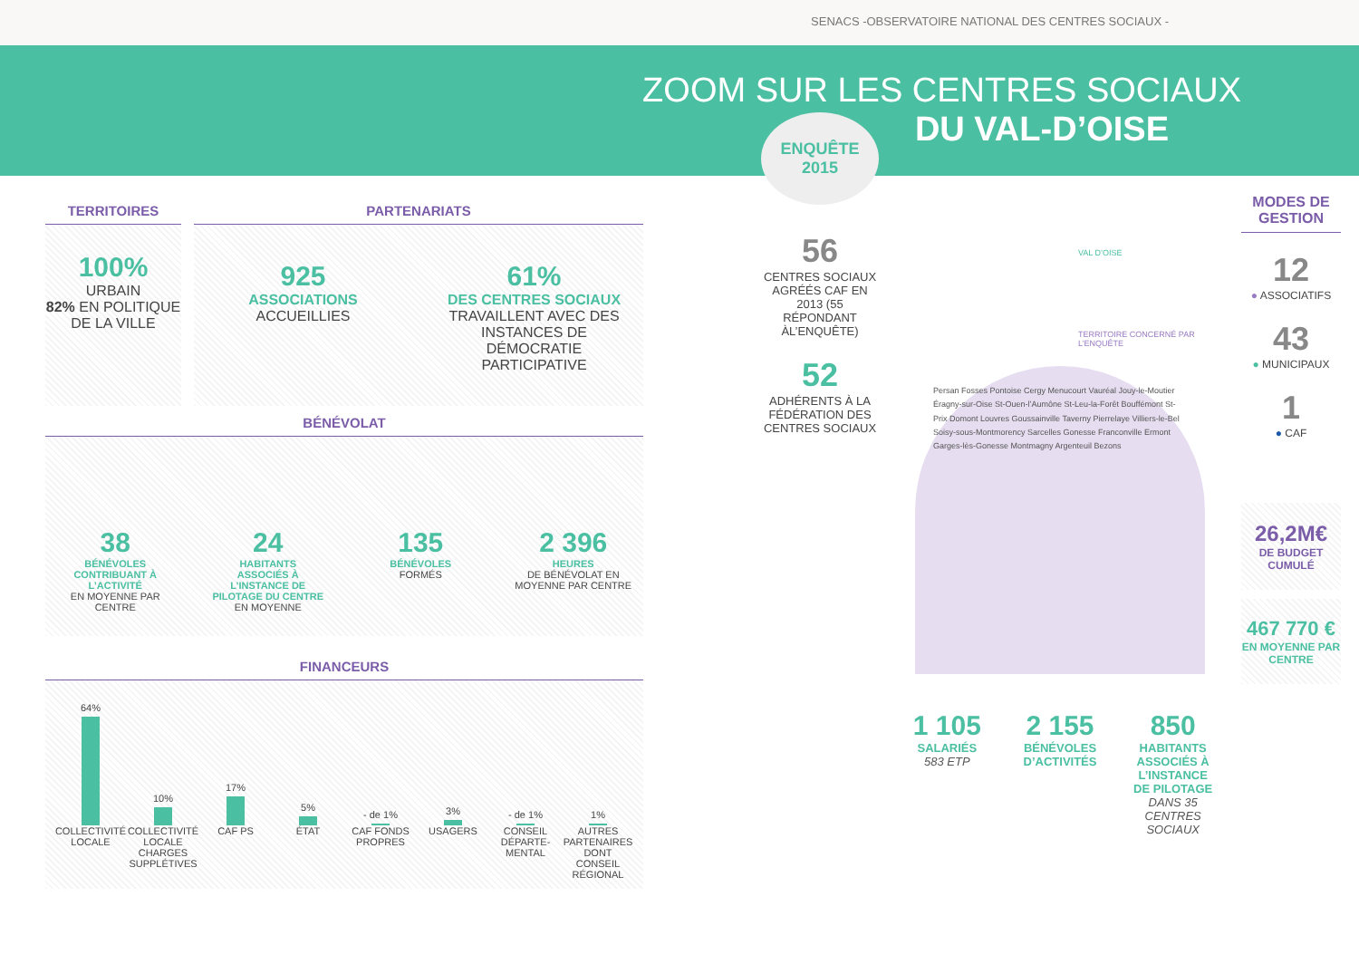SENACS -OBSERVATOIRE NATIONAL DES CENTRES SOCIAUX -
ZOOM SUR LES CENTRES SOCIAUX
DU VAL-D’OISE
TERRITOIRES
100%
URBAIN
82% EN POLITIQUE DE LA VILLE
PARTENARIATS
925
ASSOCIATIONS
ACCUEILLIES
61%
DES CENTRES SOCIAUX
TRAVAILLENT AVEC DES INSTANCES DE DÉMOCRATIE PARTICIPATIVE
BÉNÉVOLAT
38
BÉNÉVOLES
CONTRIBUANT À L’ACTIVITÉ
EN MOYENNE PAR CENTRE
24
HABITANTS
ASSOCIÉS À L’INSTANCE DE PILOTAGE DU CENTRE
EN MOYENNE
135
BÉNÉVOLES
FORMÉS
2 396
HEURES
DE BÉNÉVOLAT EN MOYENNE PAR CENTRE
FINANCEURS
64%
10%
17%
5%
- de 1%
3%
- de 1%
1%
COLLECTIVITÉ LOCALE COLLECTIVITÉ LOCALE CHARGES SUPPLÉTIVES
CAF PS ÉTAT CAF FONDS PROPRES USAGERS CONSEIL DÉPARTE-MENTAL AUTRES PARTENAIRES DONT CONSEIL RÉGIONAL
ENQUÊTE 2015
56
CENTRES SOCIAUX AGRÉÉS CAF EN 2013 (55 RÉPONDANT ÀL’ENQUÊTE)
52
ADHÉRENTS À LA FÉDÉRATION DES CENTRES SOCIAUX
VAL D’OISE
TERRITOIRE CONCERNÉ PAR L’ENQUÊTE
Persan Fosses Pontoise Cergy Menucourt Vauréal Jouy-le-Moutier Éragny-sur-Oise St-Ouen-l’Aumône St-Leu-la-Forêt Bouffémont St-Prix Domont Louvres Goussainville Taverny Pierrelaye Villiers-le-Bel Soisy-sous-Montmorency Sarcelles Gonesse Franconville Ermont Garges-lès-Gonesse Montmagny Argenteuil Bezons
1 105
SALARIÉS
583 ETP
2 155
BÉNÉVOLES D’ACTIVITÉS
850
HABITANTS
ASSOCIÉS À L’INSTANCE DE PILOTAGE
DANS 35 CENTRES SOCIAUX
MODES DE GESTION
12
● ASSOCIATIFS
43
● MUNICIPAUX
1
● CAF
26,2M€
DE BUDGET CUMULÉ
467 770 €
EN MOYENNE PAR CENTRE